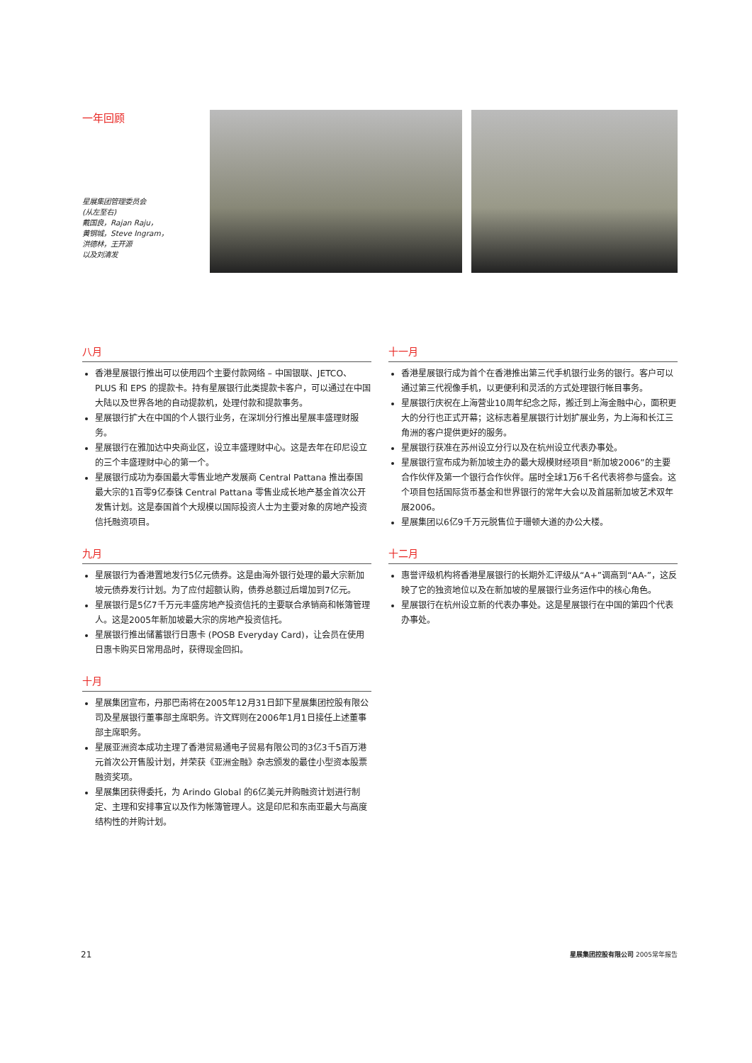一年回顾
星展集团管理委员会
(从左至右)
戴国良，Rajan Raju，
黄钢城，Steve Ingram，
洪德林，王开源
以及刘清发
八月
香港星展银行推出可以使用四个主要付款网络 – 中国银联、JETCO、PLUS 和 EPS 的提款卡。持有星展银行此类提款卡客户，可以通过在中国大陆以及世界各地的自动提款机，处理付款和提款事务。
星展银行扩大在中国的个人银行业务，在深圳分行推出星展丰盛理财服务。
星展银行在雅加达中央商业区，设立丰盛理财中心。这是去年在印尼设立的三个丰盛理财中心的第一个。
星展银行成功为泰国最大零售业地产发展商 Central Pattana 推出泰国最大宗的1百零9亿泰铢 Central Pattana 零售业成长地产基金首次公开发售计划。这是泰国首个大规模以国际投资人士为主要对象的房地产投资信托融资项目。
九月
星展银行为香港置地发行5亿元债券。这是由海外银行处理的最大宗新加坡元债券发行计划。为了应付超额认购，债券总额过后增加到7亿元。
星展银行是5亿7千万元丰盛房地产投资信托的主要联合承销商和帐簿管理人。这是2005年新加坡最大宗的房地产投资信托。
星展银行推出储蓄银行日惠卡 (POSB Everyday Card)，让会员在使用日惠卡购买日常用品时，获得现金回扣。
十月
星展集团宣布，丹那巴南将在2005年12月31日卸下星展集团控股有限公司及星展银行董事部主席职务。许文辉则在2006年1月1日接任上述董事部主席职务。
星展亚洲资本成功主理了香港贸易通电子贸易有限公司的3亿3千5百万港元首次公开售股计划，并荣获《亚洲金融》杂志颁发的最佳小型资本股票融资奖项。
星展集团获得委托，为 Arindo Global 的6亿美元并购融资计划进行制定、主理和安排事宜以及作为帐簿管理人。这是印尼和东南亚最大与高度结构性的并购计划。
十一月
香港星展银行成为首个在香港推出第三代手机银行业务的银行。客户可以通过第三代视像手机，以更便利和灵活的方式处理银行帐目事务。
星展银行庆祝在上海营业10周年纪念之际，搬迁到上海金融中心，面积更大的分行也正式开幕；这标志着星展银行计划扩展业务，为上海和长江三角洲的客户提供更好的服务。
星展银行获准在苏州设立分行以及在杭州设立代表办事处。
星展银行宣布成为新加坡主办的最大规模财经项目“新加坡2006”的主要合作伙伴及第一个银行合作伙伴。届时全球1万6千名代表将参与盛会。这个项目包括国际货币基金和世界银行的常年大会以及首届新加坡艺术双年展2006。
星展集团以6亿9千万元脱售位于珊顿大道的办公大楼。
十二月
惠誉评级机构将香港星展银行的长期外汇评级从“A+”调高到“AA-”，这反映了它的独资地位以及在新加坡的星展银行业务运作中的核心角色。
星展银行在杭州设立新的代表办事处。这是星展银行在中国的第四个代表办事处。
21 星展集团控股有限公司 2005常年报告